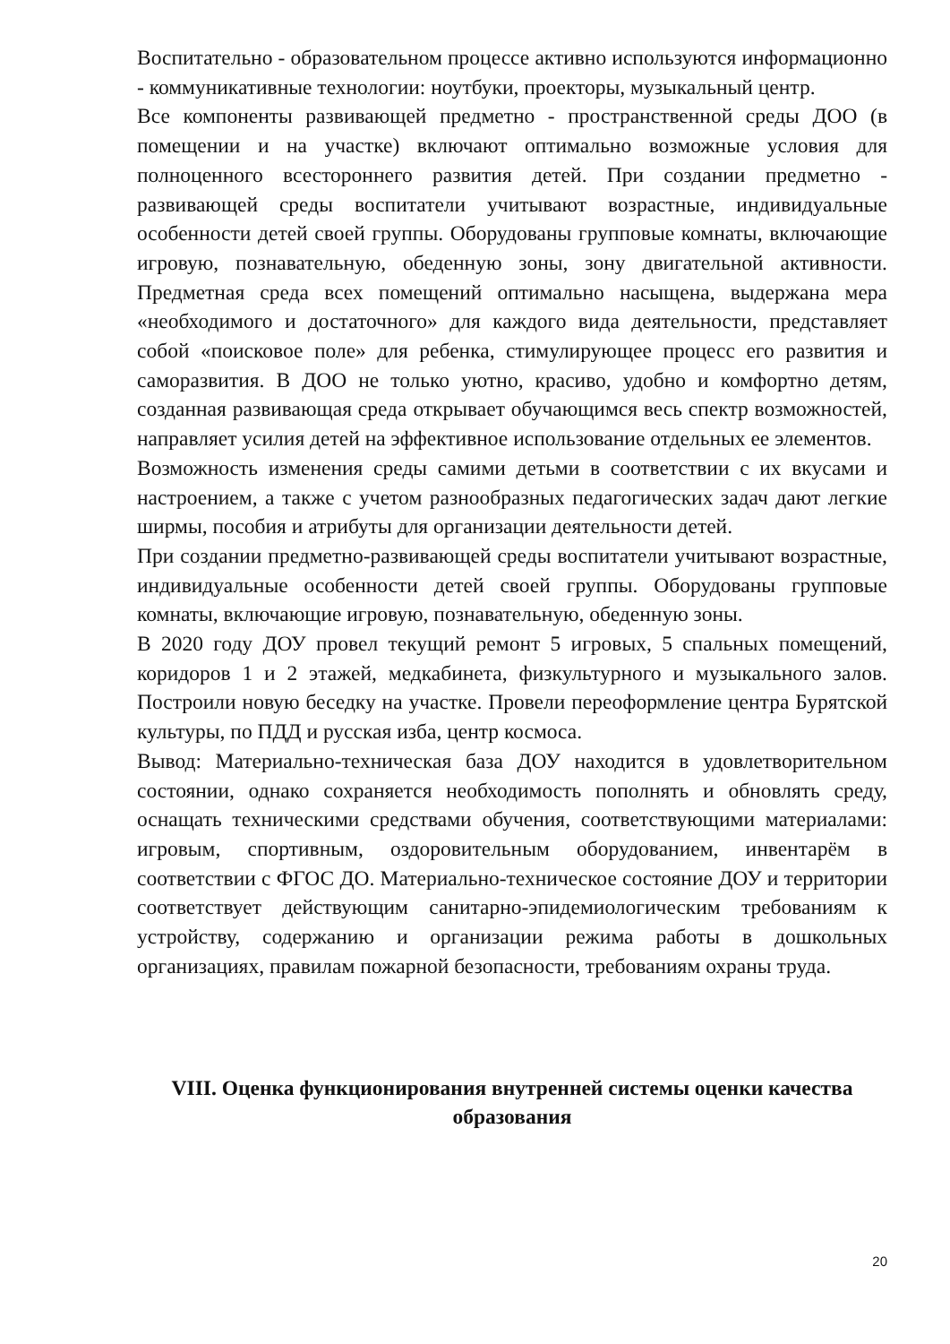Воспитательно - образовательном процессе активно используются информационно - коммуникативные технологии: ноутбуки, проекторы, музыкальный центр.
Все компоненты развивающей предметно - пространственной среды ДОО (в помещении и на участке) включают оптимально возможные условия для полноценного всестороннего развития детей. При создании предметно - развивающей среды воспитатели учитывают возрастные, индивидуальные особенности детей своей группы. Оборудованы групповые комнаты, включающие игровую, познавательную, обеденную зоны, зону двигательной активности. Предметная среда всех помещений оптимально насыщена, выдержана мера «необходимого и достаточного» для каждого вида деятельности, представляет собой «поисковое поле» для ребенка, стимулирующее процесс его развития и саморазвития. В ДОО не только уютно, красиво, удобно и комфортно детям, созданная развивающая среда открывает обучающимся весь спектр возможностей, направляет усилия детей на эффективное использование отдельных ее элементов.
Возможность изменения среды самими детьми в соответствии с их вкусами и настроением, а также с учетом разнообразных педагогических задач дают легкие ширмы, пособия и атрибуты для организации деятельности детей.
При создании предметно-развивающей среды воспитатели учитывают возрастные, индивидуальные особенности детей своей группы. Оборудованы групповые комнаты, включающие игровую, познавательную, обеденную зоны.
В 2020 году ДОУ провел текущий ремонт 5 игровых, 5 спальных помещений, коридоров 1 и 2 этажей, медкабинета, физкультурного и музыкального залов. Построили новую беседку на участке. Провели переоформление центра Бурятской культуры, по ПДД и русская изба, центр космоса.
Вывод: Материально-техническая база ДОУ находится в удовлетворительном состоянии, однако сохраняется необходимость пополнять и обновлять среду, оснащать техническими средствами обучения, соответствующими материалами: игровым, спортивным, оздоровительным оборудованием, инвентарём в соответствии с ФГОС ДО. Материально-техническое состояние ДОУ и территории соответствует действующим санитарно-эпидемиологическим требованиям к устройству, содержанию и организации режима работы в дошкольных организациях, правилам пожарной безопасности, требованиям охраны труда.
VIII. Оценка функционирования внутренней системы оценки качества образования
20